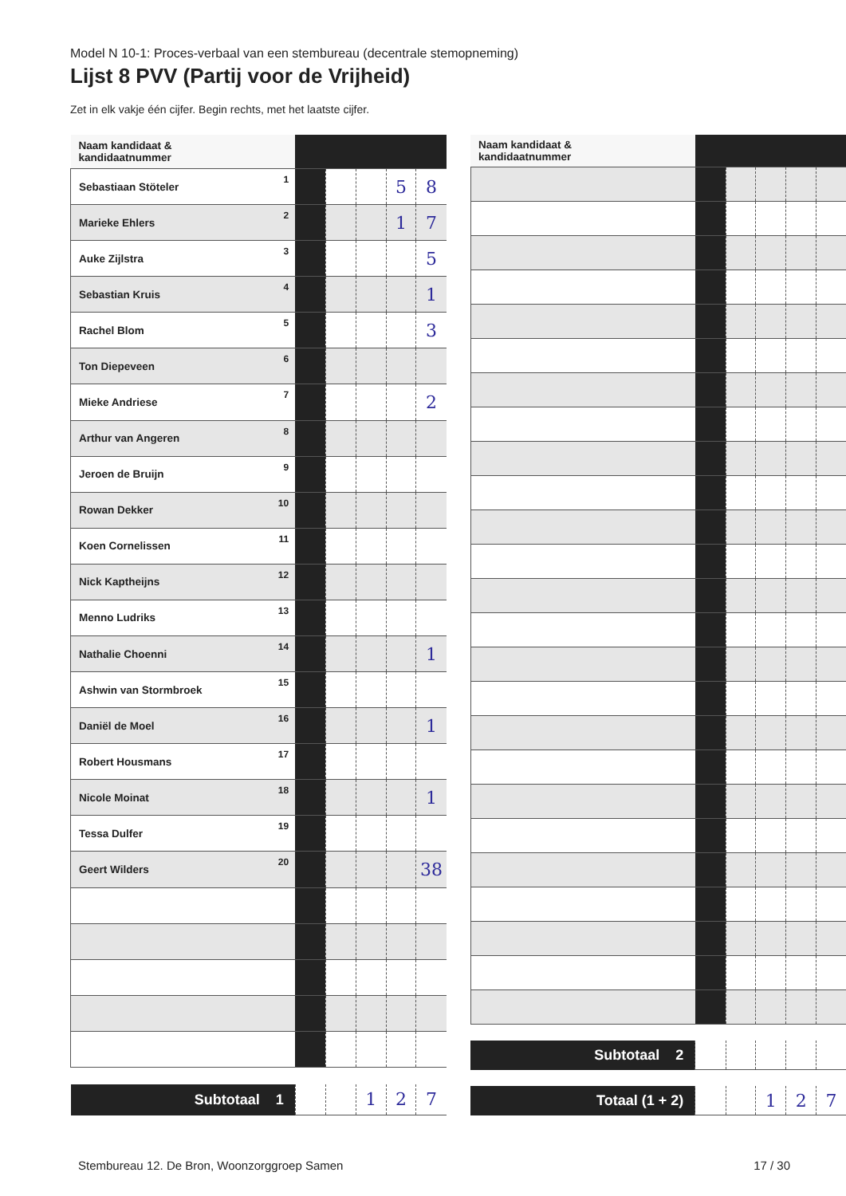Model N 10-1: Proces-verbaal van een stembureau (decentrale stemopneming)
Lijst 8 PVV (Partij voor de Vrijheid)
Zet in elk vakje één cijfer. Begin rechts, met het laatste cijfer.
| Naam kandidaat & kandidaatnummer | | | | | | |
| Sebastiaan Stöteler | 1 | | | | 5 | 8 |
| Marieke Ehlers | 2 | | | | 1 | 7 |
| Auke Zijlstra | 3 | | | | | 5 |
| Sebastian Kruis | 4 | | | | | 1 |
| Rachel Blom | 5 | | | | | 3 |
| Ton Diepeveen | 6 | | | | | |
| Mieke Andriese | 7 | | | | | 2 |
| Arthur van Angeren | 8 | | | | | |
| Jeroen de Bruijn | 9 | | | | | |
| Rowan Dekker | 10 | | | | | |
| Koen Cornelissen | 11 | | | | | |
| Nick Kaptheijns | 12 | | | | | |
| Menno Ludriks | 13 | | | | | |
| Nathalie Choenni | 14 | | | | | 1 |
| Ashwin van Stormbroek | 15 | | | | | |
| Daniël de Moel | 16 | | | | | 1 |
| Robert Housmans | 17 | | | | | |
| Nicole Moinat | 18 | | | | | 1 |
| Tessa Dulfer | 19 | | | | | |
| Geert Wilders | 20 | | | | | 38 |
| Subtotaal 1 | | | | 1 | 2 | 7 |
| Naam kandidaat & kandidaatnummer | | | | | | |
| Subtotaal 2 | | | | | | |
| Totaal (1 + 2) | | | | 1 | 2 | 7 |
Stembureau 12. De Bron, Woonzorggroep Samen 17 / 30